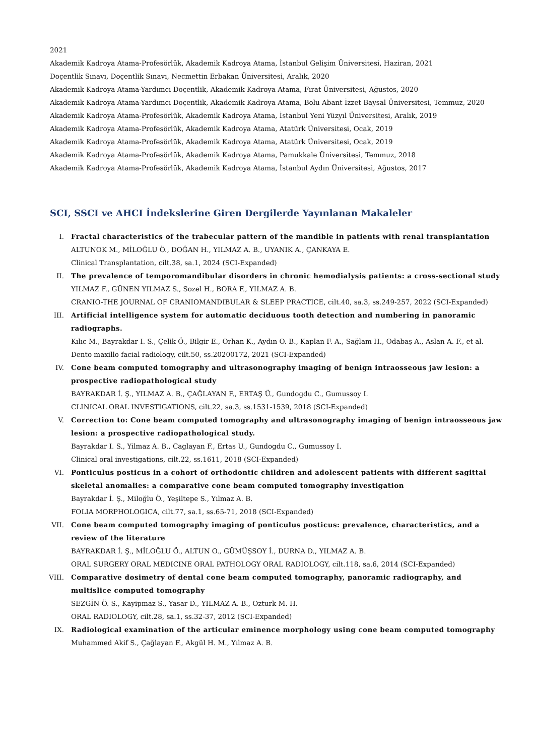2021
Akademik Kadroya Atama-Profesörlük, Akademik Kadroya Atama, İstanbul Gelişim Üniversitesi, Haziran, 2021
Doçentlik Sınavı, Doçentlik Sınavı, Necmettin Erbakan Üniversitesi, Aralık, 2020
Akademik Kadroya Atama-Yardımcı Doçentlik, Akademik Kadroya Atama, Fırat Üniversitesi, Ağustos, 2020
Akademik Kadroya Atama-Yardımcı Doçentlik, Akademik Kadroya Atama, Bolu Abant İzzet Baysal Üniversitesi, Temmuz, 2020
Akademik Kadroya Atama-Profesörlük, Akademik Kadroya Atama, İstanbul Yeni Yüzyıl Üniversitesi, Aralık, 2019
Akademik Kadroya Atama-Profesörlük, Akademik Kadroya Atama, Atatürk Üniversitesi, Ocak, 2019
Akademik Kadroya Atama-Profesörlük, Akademik Kadroya Atama, Atatürk Üniversitesi, Ocak, 2019
Akademik Kadroya Atama-Profesörlük, Akademik Kadroya Atama, Pamukkale Üniversitesi, Temmuz, 2018
Akademik Kadroya Atama-Profesörlük, Akademik Kadroya Atama, İstanbul Aydın Üniversitesi, Ağustos, 2017
SCI, SSCI ve AHCI İndekslerine Giren Dergilerde Yayınlanan Makaleler
I. Fractal characteristics of the trabecular pattern of the mandible in patients with renal transplantation
ALTUNOK M., MİLOĞLU Ö., DOĞAN H., YILMAZ A. B., UYANIK A., ÇANKAYA E.
Clinical Transplantation, cilt.38, sa.1, 2024 (SCI-Expanded)
II. The prevalence of temporomandibular disorders in chronic hemodialysis patients: a cross-sectional study
YILMAZ F., GÜNEN YILMAZ S., Sozel H., BORA F., YILMAZ A. B.
CRANIO-THE JOURNAL OF CRANIOMANDIBULAR & SLEEP PRACTICE, cilt.40, sa.3, ss.249-257, 2022 (SCI-Expanded)
III. Artificial intelligence system for automatic deciduous tooth detection and numbering in panoramic radiographs.
Kılıc M., Bayrakdar I. S., Çelik Ö., Bilgir E., Orhan K., Aydın O. B., Kaplan F. A., Sağlam H., Odabaş A., Aslan A. F., et al.
Dento maxillo facial radiology, cilt.50, ss.20200172, 2021 (SCI-Expanded)
IV. Cone beam computed tomography and ultrasonography imaging of benign intraosseous jaw lesion: a prospective radiopathological study
BAYRAKDAR İ. Ş., YILMAZ A. B., ÇAĞLAYAN F., ERTAŞ Ü., Gundogdu C., Gumussoy I.
CLINICAL ORAL INVESTIGATIONS, cilt.22, sa.3, ss.1531-1539, 2018 (SCI-Expanded)
V. Correction to: Cone beam computed tomography and ultrasonography imaging of benign intraosseous jaw lesion: a prospective radiopathological study.
Bayrakdar I. S., Yilmaz A. B., Caglayan F., Ertas U., Gundogdu C., Gumussoy I.
Clinical oral investigations, cilt.22, ss.1611, 2018 (SCI-Expanded)
VI. Ponticulus posticus in a cohort of orthodontic children and adolescent patients with different sagittal skeletal anomalies: a comparative cone beam computed tomography investigation
Bayrakdar İ. Ş., Miloğlu Ö., Yeşiltepe S., Yılmaz A. B.
FOLIA MORPHOLOGICA, cilt.77, sa.1, ss.65-71, 2018 (SCI-Expanded)
VII. Cone beam computed tomography imaging of ponticulus posticus: prevalence, characteristics, and a review of the literature
BAYRAKDAR İ. Ş., MİLOĞLU Ö., ALTUN O., GÜMÜŞSOY İ., DURNA D., YILMAZ A. B.
ORAL SURGERY ORAL MEDICINE ORAL PATHOLOGY ORAL RADIOLOGY, cilt.118, sa.6, 2014 (SCI-Expanded)
VIII. Comparative dosimetry of dental cone beam computed tomography, panoramic radiography, and multislice computed tomography
SEZGİN Ö. S., Kayipmaz S., Yasar D., YILMAZ A. B., Ozturk M. H.
ORAL RADIOLOGY, cilt.28, sa.1, ss.32-37, 2012 (SCI-Expanded)
IX. Radiological examination of the articular eminence morphology using cone beam computed tomography
Muhammed Akif S., Çağlayan F., Akgül H. M., Yılmaz A. B.